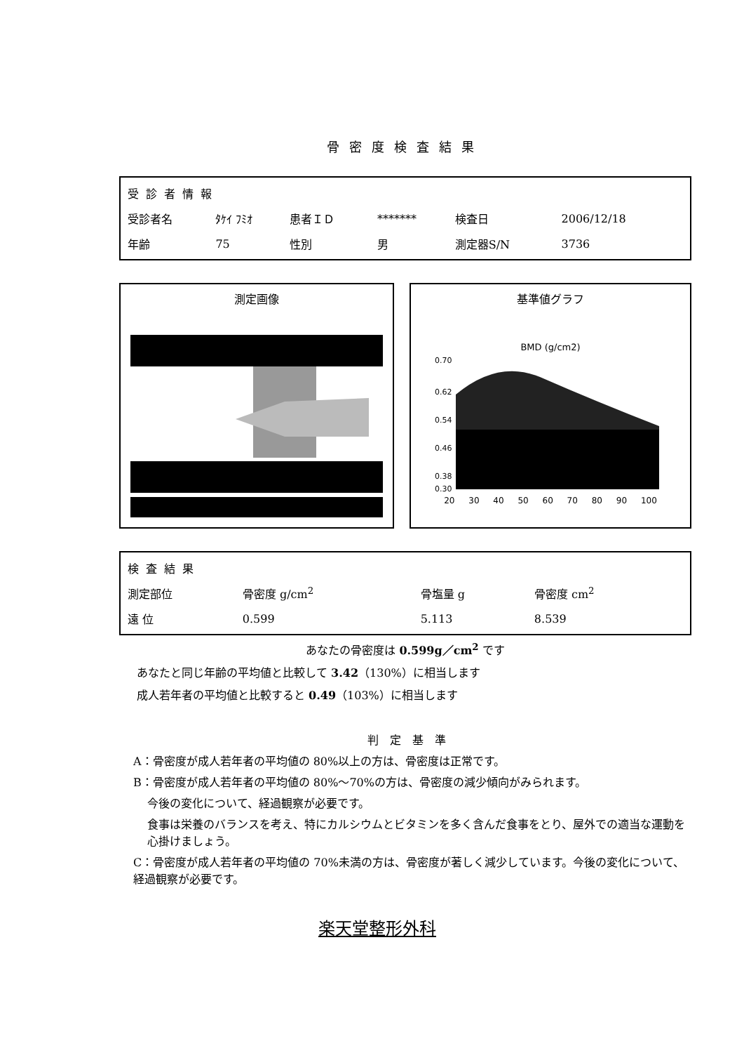骨密度検査結果
| 受診者情報 | | | | | |
| --- | --- | --- | --- | --- | --- |
| 受診者名 | ﾀｹｲ ﾌﾐｵ | 患者ＩＤ | ******* | 検査日 | 2006/12/18 |
| 年齢 | 75 | 性別 | 男 | 測定器S/N | 3736 |
測定画像 基準値グラフ
BMD (g/cm2)
0.70
0.62
0.54
0.46
0.38
0.30
20 30 40 50 60 70 80 90 100
| 検査結果 | | | |
| --- | --- | --- | --- |
| 測定部位 | 骨密度 g/cm<sup>2</sup> | 骨塩量 g | 骨密度 cm<sup>2</sup> |
| 遠 位 | 0.599 | 5.113 | 8.539 |
あなたの骨密度は 0.599g／cm<sup>2</sup> です
あなたと同じ年齢の平均値と比較して 3.42（130%）に相当します
成人若年者の平均値と比較すると 0.49（103%）に相当します
判定基準
A：骨密度が成人若年者の平均値の 80%以上の方は、骨密度は正常です。
B：骨密度が成人若年者の平均値の 80%～70%の方は、骨密度の減少傾向がみられます。
今後の変化について、経過観察が必要です。
食事は栄養のバランスを考え、特にカルシウムとビタミンを多く含んだ食事をとり、屋外での適当な運動を心掛けましょう。
C：骨密度が成人若年者の平均値の 70%未満の方は、骨密度が著しく減少しています。今後の変化について、経過観察が必要です。
楽天堂整形外科